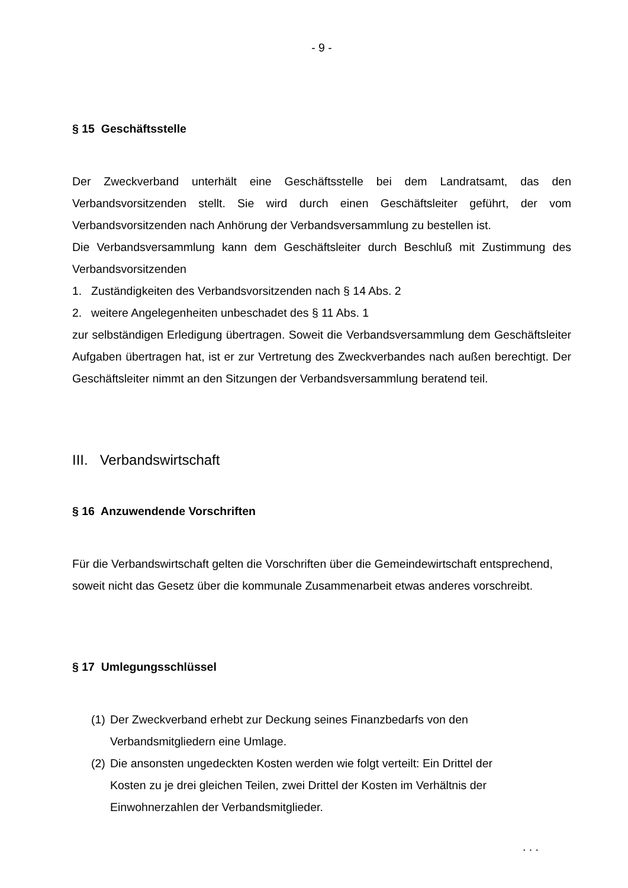- 9 -
§ 15 Geschäftsstelle
Der Zweckverband unterhält eine Geschäftsstelle bei dem Landratsamt, das den Verbandsvorsitzenden stellt. Sie wird durch einen Geschäftsleiter geführt, der vom Verbandsvorsitzenden nach Anhörung der Verbandsversammlung zu bestellen ist.
Die Verbandsversammlung kann dem Geschäftsleiter durch Beschluß mit Zustimmung des Verbandsvorsitzenden
1. Zuständigkeiten des Verbandsvorsitzenden nach § 14 Abs. 2
2. weitere Angelegenheiten unbeschadet des § 11 Abs. 1
zur selbständigen Erledigung übertragen. Soweit die Verbandsversammlung dem Geschäftsleiter Aufgaben übertragen hat, ist er zur Vertretung des Zweckverbandes nach außen berechtigt. Der Geschäftsleiter nimmt an den Sitzungen der Verbandsversammlung beratend teil.
III. Verbandswirtschaft
§ 16 Anzuwendende Vorschriften
Für die Verbandswirtschaft gelten die Vorschriften über die Gemeindewirtschaft entsprechend, soweit nicht das Gesetz über die kommunale Zusammenarbeit etwas anderes vorschreibt.
§ 17 Umlegungsschlüssel
(1) Der Zweckverband erhebt zur Deckung seines Finanzbedarfs von den Verbandsmitgliedern eine Umlage.
(2) Die ansonsten ungedeckten Kosten werden wie folgt verteilt: Ein Drittel der Kosten zu je drei gleichen Teilen, zwei Drittel der Kosten im Verhältnis der Einwohnerzahlen der Verbandsmitglieder.
. . .